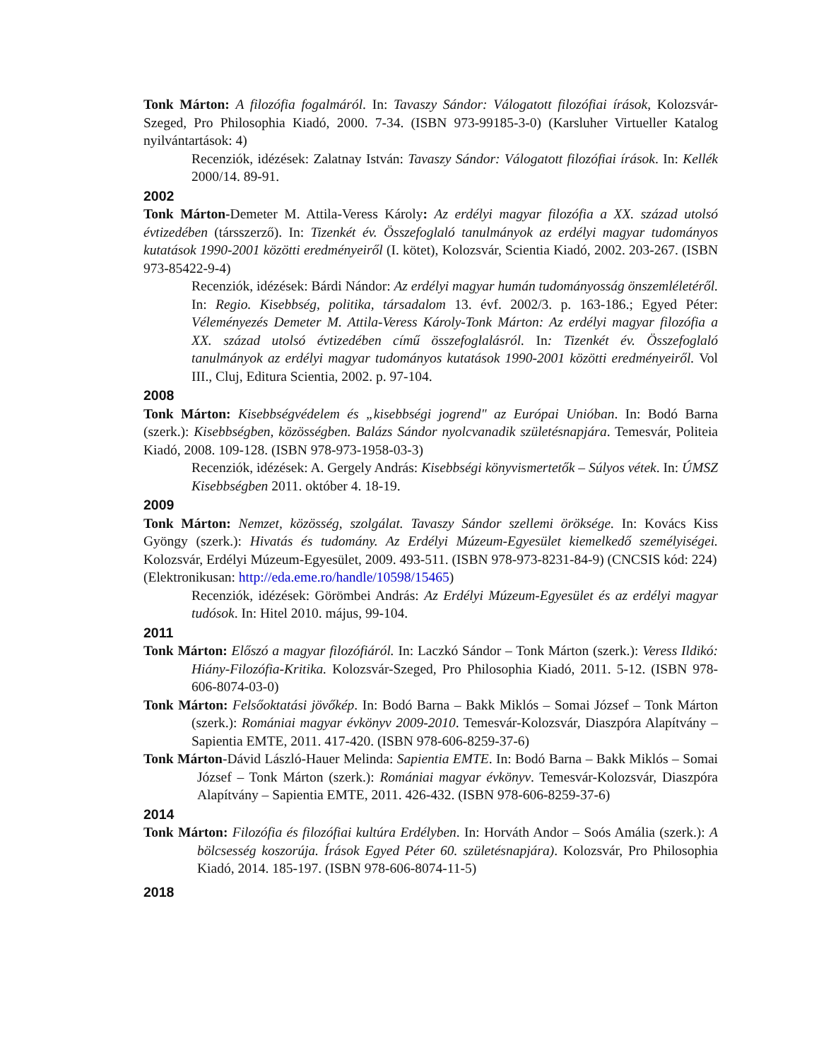Tonk Márton: A filozófia fogalmáról. In: Tavaszy Sándor: Válogatott filozófiai írások, Kolozsvár-Szeged, Pro Philosophia Kiadó, 2000. 7-34. (ISBN 973-99185-3-0) (Karsluher Virtueller Katalog nyilvántartások: 4)
Recenziók, idézések: Zalatnay István: Tavaszy Sándor: Válogatott filozófiai írások. In: Kellék 2000/14. 89-91.
2002
Tonk Márton-Demeter M. Attila-Veress Károly: Az erdélyi magyar filozófia a XX. század utolsó évtizedében (társszerző). In: Tizenkét év. Összefoglaló tanulmányok az erdélyi magyar tudományos kutatások 1990-2001 közötti eredményeiről (I. kötet), Kolozsvár, Scientia Kiadó, 2002. 203-267. (ISBN 973-85422-9-4)
Recenziók, idézések: Bárdi Nándor: Az erdélyi magyar humán tudományosság önszemléletéről. In: Regio. Kisebbség, politika, társadalom 13. évf. 2002/3. p. 163-186.; Egyed Péter: Véleményezés Demeter M. Attila-Veress Károly-Tonk Márton: Az erdélyi magyar filozófia a XX. század utolsó évtizedében című összefoglalásról. In: Tizenkét év. Összefoglaló tanulmányok az erdélyi magyar tudományos kutatások 1990-2001 közötti eredményeiről. Vol III., Cluj, Editura Scientia, 2002. p. 97-104.
2008
Tonk Márton: Kisebbségvédelem és „kisebbségi jogrend" az Európai Unióban. In: Bodó Barna (szerk.): Kisebbségben, közösségben. Balázs Sándor nyolcvanadik születésnapjára. Temesvár, Politeia Kiadó, 2008. 109-128. (ISBN 978-973-1958-03-3)
Recenziók, idézések: A. Gergely András: Kisebbségi könyvismertetők – Súlyos vétek. In: ÚMSZ Kisebbségben 2011. október 4. 18-19.
2009
Tonk Márton: Nemzet, közösség, szolgálat. Tavaszy Sándor szellemi öröksége. In: Kovács Kiss Gyöngy (szerk.): Hivatás és tudomány. Az Erdélyi Múzeum-Egyesület kiemelkedő személyiségei. Kolozsvár, Erdélyi Múzeum-Egyesület, 2009. 493-511. (ISBN 978-973-8231-84-9) (CNCSIS kód: 224)
(Elektronikusan: http://eda.eme.ro/handle/10598/15465)
Recenziók, idézések: Görömbei András: Az Erdélyi Múzeum-Egyesület és az erdélyi magyar tudósok. In: Hitel 2010. május, 99-104.
2011
Tonk Márton: Előszó a magyar filozófiáról. In: Laczkó Sándor – Tonk Márton (szerk.): Veress Ildikó: Hiány-Filozófia-Kritika. Kolozsvár-Szeged, Pro Philosophia Kiadó, 2011. 5-12. (ISBN 978-606-8074-03-0)
Tonk Márton: Felsőoktatási jövőkép. In: Bodó Barna – Bakk Miklós – Somai József – Tonk Márton (szerk.): Romániai magyar évkönyv 2009-2010. Temesvár-Kolozsvár, Diaszpóra Alapítvány – Sapientia EMTE, 2011. 417-420. (ISBN 978-606-8259-37-6)
Tonk Márton-Dávid László-Hauer Melinda: Sapientia EMTE. In: Bodó Barna – Bakk Miklós – Somai József – Tonk Márton (szerk.): Romániai magyar évkönyv. Temesvár-Kolozsvár, Diaszpóra Alapítvány – Sapientia EMTE, 2011. 426-432. (ISBN 978-606-8259-37-6)
2014
Tonk Márton: Filozófia és filozófiai kultúra Erdélyben. In: Horváth Andor – Soós Amália (szerk.): A bölcsesség koszorúja. Írások Egyed Péter 60. születésnapjára). Kolozsvár, Pro Philosophia Kiadó, 2014. 185-197. (ISBN 978-606-8074-11-5)
2018